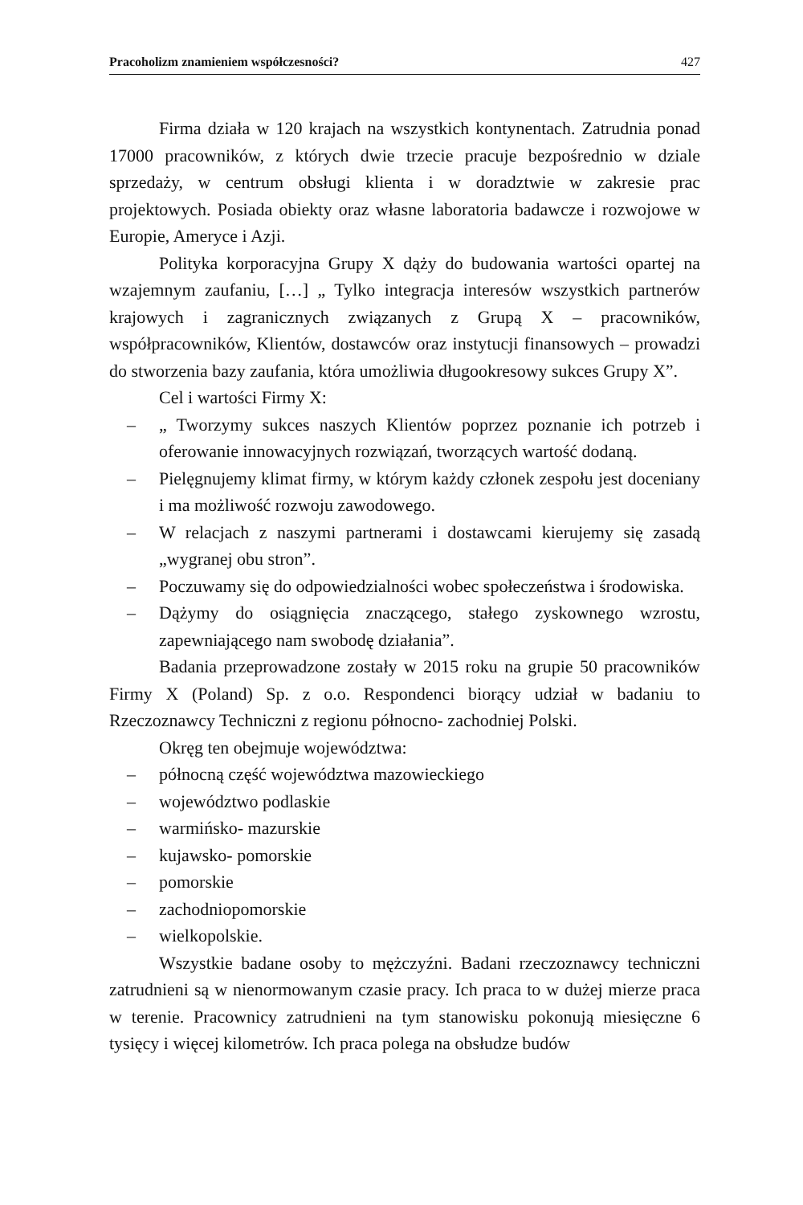Pracoholizm znamieniem współczesności? 427
Firma działa w 120 krajach na wszystkich kontynentach. Zatrudnia ponad 17000 pracowników, z których dwie trzecie pracuje bezpośrednio w dziale sprzedaży, w centrum obsługi klienta i w doradztwie w zakresie prac projektowych. Posiada obiekty oraz własne laboratoria badawcze i rozwojowe w Europie, Ameryce i Azji.
Polityka korporacyjna Grupy X dąży do budowania wartości opartej na wzajemnym zaufaniu, […] „ Tylko integracja interesów wszystkich partnerów krajowych i zagranicznych związanych z Grupą X – pracowników, współpracowników, Klientów, dostawców oraz instytucji finansowych – prowadzi do stworzenia bazy zaufania, która umożliwia długookresowy sukces Grupy X”.
Cel i wartości Firmy X:
– „ Tworzymy sukces naszych Klientów poprzez poznanie ich potrzeb i oferowanie innowacyjnych rozwiązań, tworzących wartość dodaną.
– Pielęgnujemy klimat firmy, w którym każdy członek zespołu jest doceniany i ma możliwość rozwoju zawodowego.
– W relacjach z naszymi partnerami i dostawcami kierujemy się zasadą „wygranej obu stron”.
– Poczuwamy się do odpowiedzialności wobec społeczeństwa i środowiska.
– Dążymy do osiągnięcia znaczącego, stałego zyskownego wzrostu, zapewniającego nam swobodę działania”.
Badania przeprowadzone zostały w 2015 roku na grupie 50 pracowników Firmy X (Poland) Sp. z o.o. Respondenci biorący udział w badaniu to Rzeczoznawcy Techniczni z regionu północno- zachodniej Polski.
Okręg ten obejmuje województwa:
– północną część województwa mazowieckiego
– województwo podlaskie
– warmińsko- mazurskie
– kujawsko- pomorskie
– pomorskie
– zachodniopomorskie
– wielkopolskie.
Wszystkie badane osoby to mężczyźni. Badani rzeczoznawcy techniczni zatrudnieni są w nienormowanym czasie pracy. Ich praca to w dużej mierze praca w terenie. Pracownicy zatrudnieni na tym stanowisku pokonują miesięczne 6 tysięcy i więcej kilometrów. Ich praca polega na obsłudze budów